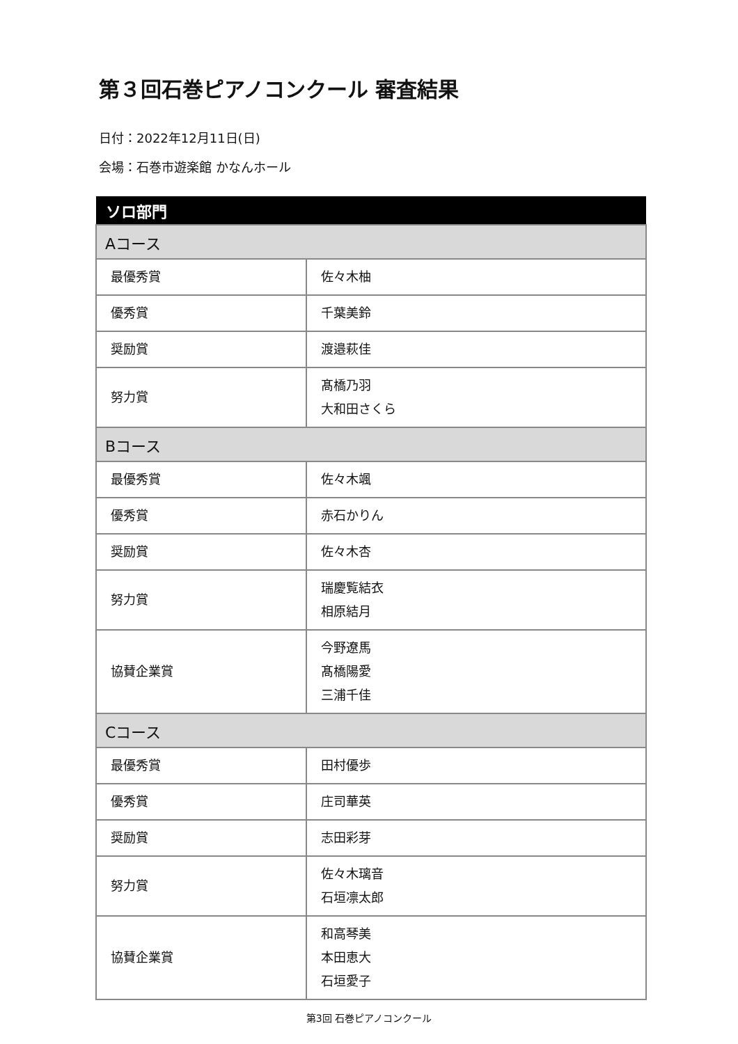第３回石巻ピアノコンクール 審査結果
日付：2022年12月11日(日)
会場：石巻市遊楽館 かなんホール
| ソロ部門 | |
| --- | --- |
| Aコース | |
| 最優秀賞 | 佐々木柚 |
| 優秀賞 | 千葉美鈴 |
| 奨励賞 | 渡邉萩佳 |
| 努力賞 | 髙橋乃羽 大和田さくら |
| Bコース | |
| 最優秀賞 | 佐々木颯 |
| 優秀賞 | 赤石かりん |
| 奨励賞 | 佐々木杏 |
| 努力賞 | 瑞慶覧結衣 相原結月 |
| 協賛企業賞 | 今野遼馬 髙橋陽愛 三浦千佳 |
| Cコース | |
| 最優秀賞 | 田村優歩 |
| 優秀賞 | 庄司華英 |
| 奨励賞 | 志田彩芽 |
| 努力賞 | 佐々木璃音 石垣凛太郎 |
| 協賛企業賞 | 和高琴美 本田恵大 石垣愛子 |
第3回 石巻ピアノコンクール